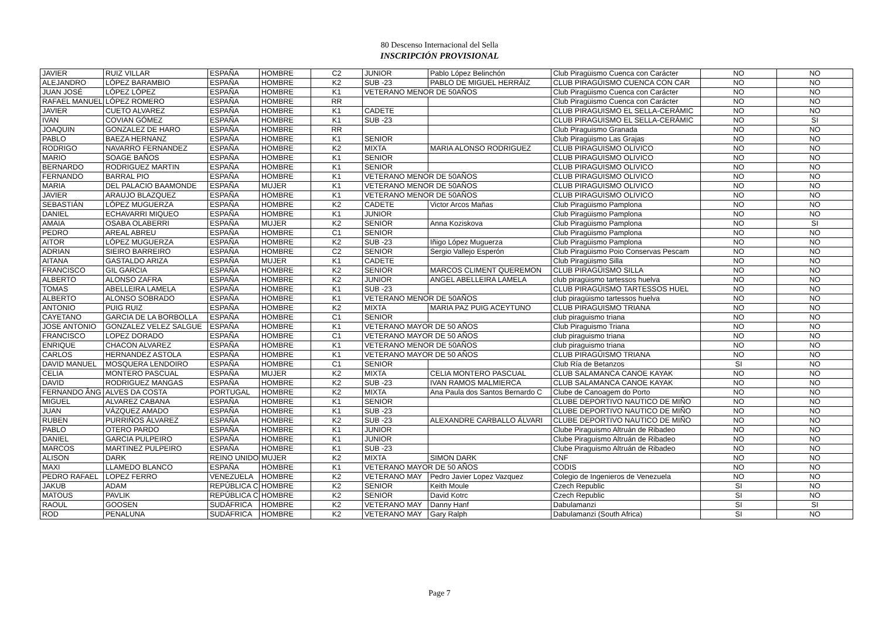80 Descenso Internacional del Sella
INSCRIPCIÓN PROVISIONAL
| JAVIER | RUIZ VILLAR | ESPAÑA | HOMBRE | C2 | JUNIOR | Pablo López Belinchón | Club Piragüismo Cuenca con Carácter | NO | NO |
| ALEJANDRO | LÓPEZ BARAMBIO | ESPAÑA | HOMBRE | K2 | SUB -23 | PABLO DE MIGUEL HERRÁIZ | CLUB PIRAGÜISMO CUENCA CON CAR | NO | NO |
| JUAN JOSÉ | LÓPEZ LÓPEZ | ESPAÑA | HOMBRE | K1 | VETERANO MENOR DE 50AÑOS | | Club Piragüismo Cuenca con Carácter | NO | NO |
| RAFAEL MANUEL | LÓPEZ ROMERO | ESPAÑA | HOMBRE | RR | | | Club Piragüismo Cuenca con Carácter | NO | NO |
| JAVIER | CUETO ALVAREZ | ESPAÑA | HOMBRE | K1 | CADETE | | CLUB PIRAGUISMO EL SELLA-CERÁMIC | NO | NO |
| IVAN | COVIAN GÓMEZ | ESPAÑA | HOMBRE | K1 | SUB -23 | | CLUB PIRAGUISMO EL SELLA-CERÁMIC | NO | SI |
| JOAQUIN | GONZALEZ DE HARO | ESPAÑA | HOMBRE | RR | | | Club Piraguismo Granada | NO | NO |
| PABLO | BAEZA HERNANZ | ESPAÑA | HOMBRE | K1 | SENIOR | | Club Piragüismo Las Grajas | NO | NO |
| RODRIGO | NAVARRO FERNANDEZ | ESPAÑA | HOMBRE | K2 | MIXTA | MARIA ALONSO RODRIGUEZ | CLUB PIRAGUISMO OLIVICO | NO | NO |
| MARIO | SOAGE BAÑOS | ESPAÑA | HOMBRE | K1 | SENIOR | | CLUB PIRAGUISMO OLIVICO | NO | NO |
| BERNARDO | RODRIGUEZ MARTIN | ESPAÑA | HOMBRE | K1 | SENIOR | | CLUB PIRAGUISMO OLIVICO | NO | NO |
| FERNANDO | BARRAL PIO | ESPAÑA | HOMBRE | K1 | VETERANO MENOR DE 50AÑOS | | CLUB PIRAGUISMO OLIVICO | NO | NO |
| MARIA | DEL PALACIO BAAMONDE | ESPAÑA | MUJER | K1 | VETERANO MENOR DE 50AÑOS | | CLUB PIRAGUISMO OLIVICO | NO | NO |
| JAVIER | ARAUJO BLAZQUEZ | ESPAÑA | HOMBRE | K1 | VETERANO MENOR DE 50AÑOS | | CLUB PIRAGUISMO OLIVICO | NO | NO |
| SEBASTIÁN | LÓPEZ MUGUERZA | ESPAÑA | HOMBRE | K2 | CADETE | Victor Arcos Mañas | Club Piragüismo Pamplona | NO | NO |
| DANIEL | ECHAVARRI MIQUEO | ESPAÑA | HOMBRE | K1 | JUNIOR | | Club Piragüismo Pamplona | NO | NO |
| AMAIA | OSABA OLABERRI | ESPAÑA | MUJER | K2 | SENIOR | Anna Koziskova | Club Piragüismo Pamplona | NO | SI |
| PEDRO | AREAL ABREU | ESPAÑA | HOMBRE | C1 | SENIOR | | Club Piragüismo Pamplona | NO | NO |
| AITOR | LÓPEZ MUGUERZA | ESPAÑA | HOMBRE | K2 | SUB -23 | Iñigo López Muguerza | Club Piragüismo Pamplona | NO | NO |
| ADRIAN | SIEIRO BARREIRO | ESPAÑA | HOMBRE | C2 | SENIOR | Sergio Vallejo Esperón | Club Piragüismo Poio Conservas Pescam | NO | NO |
| AITANA | GASTALDO ARIZA | ESPAÑA | MUJER | K1 | CADETE | | Club Piragüismo Silla | NO | NO |
| FRANCISCO | GIL GARCIA | ESPAÑA | HOMBRE | K2 | SENIOR | MARCOS CLIMENT QUEREMON | CLUB PIRAGÜISMO SILLA | NO | NO |
| ALBERTO | ALONSO ZAFRA | ESPAÑA | HOMBRE | K2 | JUNIOR | ANGEL ABELLEIRA LAMELA | club piragüismo tartessos huelva | NO | NO |
| TOMAS | ABELLEIRA LAMELA | ESPAÑA | HOMBRE | K1 | SUB -23 | | CLUB PIRAGÜISMO TARTESSOS HUEL | NO | NO |
| ALBERTO | ALONSO SOBRADO | ESPAÑA | HOMBRE | K1 | VETERANO MENOR DE 50AÑOS | | club piragüismo tartessos huelva | NO | NO |
| ANTONIO | PUIG RUIZ | ESPAÑA | HOMBRE | K2 | MIXTA | MARIA PAZ PUIG ACEYTUNO | CLUB PIRAGUISMO TRIANA | NO | NO |
| CAYETANO | GARCIA DE LA BORBOLLA | ESPAÑA | HOMBRE | C1 | SENIOR | | club piraguismo triana | NO | NO |
| JOSE ANTONIO | GONZALEZ VELEZ SALGUE | ESPAÑA | HOMBRE | K1 | VETERANO MAYOR DE 50 AÑOS | | Club Piraguismo Triana | NO | NO |
| FRANCISCO | LOPEZ DORADO | ESPAÑA | HOMBRE | C1 | VETERANO MAYOR DE 50 AÑOS | | club piraguismo triana | NO | NO |
| ENRIQUE | CHACON ALVAREZ | ESPAÑA | HOMBRE | K1 | VETERANO MENOR DE 50AÑOS | | club piraguismo triana | NO | NO |
| CARLOS | HERNANDEZ ASTOLA | ESPAÑA | HOMBRE | K1 | VETERANO MAYOR DE 50 AÑOS | | CLUB PIRAGÜISMO TRIANA | NO | NO |
| DAVID MANUEL | MOSQUERA LENDOIRO | ESPAÑA | HOMBRE | C1 | SENIOR | | Club Ría de Betanzos | SI | NO |
| CELIA | MONTERO PASCUAL | ESPAÑA | MUJER | K2 | MIXTA | CELIA MONTERO PASCUAL | CLUB SALAMANCA CANOE KAYAK | NO | NO |
| DAVID | RODRIGUEZ MANGAS | ESPAÑA | HOMBRE | K2 | SUB -23 | IVAN RAMOS MALMIERCA | CLUB SALAMANCA CANOE KAYAK | NO | NO |
| FERNANDO ÂNG | ALVES DA COSTA | PORTUGAL | HOMBRE | K2 | MIXTA | Ana Paula dos Santos Bernardo C | Clube de Canoagem do Porto | NO | NO |
| MIGUEL | ALVAREZ CABANA | ESPAÑA | HOMBRE | K1 | SENIOR | | CLUBE DEPORTIVO NAUTICO DE MIÑO | NO | NO |
| JUAN | VÁZQUEZ AMADO | ESPAÑA | HOMBRE | K1 | SUB -23 | | CLUBE DEPORTIVO NAUTICO DE MIÑO | NO | NO |
| RUBEN | PURRIÑOS ÁLVAREZ | ESPAÑA | HOMBRE | K2 | SUB -23 | ALEXANDRE CARBALLO ÁLVARI | CLUBE DEPORTIVO NAUTICO DE MIÑO | NO | NO |
| PABLO | OTERO PARDO | ESPAÑA | HOMBRE | K1 | JUNIOR | | Clube Piraguismo Altruán de Ribadeo | NO | NO |
| DANIEL | GARCIA PULPEIRO | ESPAÑA | HOMBRE | K1 | JUNIOR | | Clube Piraguismo Altruán de Ribadeo | NO | NO |
| MARCOS | MARTINEZ PULPEIRO | ESPAÑA | HOMBRE | K1 | SUB -23 | | Clube Piraguismo Altruán de Ribadeo | NO | NO |
| ALISON | DARK | REINO UNIDO | MUJER | K2 | MIXTA | SIMON DARK | CNF | NO | NO |
| MAXI | LLAMEDO BLANCO | ESPAÑA | HOMBRE | K1 | VETERANO MAYOR DE 50 AÑOS | | CODIS | NO | NO |
| PEDRO RAFAEL | LOPEZ FERRO | VENEZUELA | HOMBRE | K2 | VETERANO MAY | Pedro Javier Lopez Vazquez | Colegio de Ingenieros de Venezuela | NO | NO |
| JAKUB | ADAM | REPÚBLICA C | HOMBRE | K2 | SENIOR | Keith Moule | Czech Republic | SI | NO |
| MATOUS | PAVLIK | REPÚBLICA C | HOMBRE | K2 | SENIOR | David Kotrc | Czech Republic | SI | NO |
| RAOUL | GOOSEN | SUDÁFRICA | HOMBRE | K2 | VETERANO MAY | Danny Hanf | Dabulamanzi | SI | SI |
| ROD | PENALUNA | SUDÁFRICA | HOMBRE | K2 | VETERANO MAY | Gary Ralph | Dabulamanzi (South Africa) | SI | NO |
Page 7